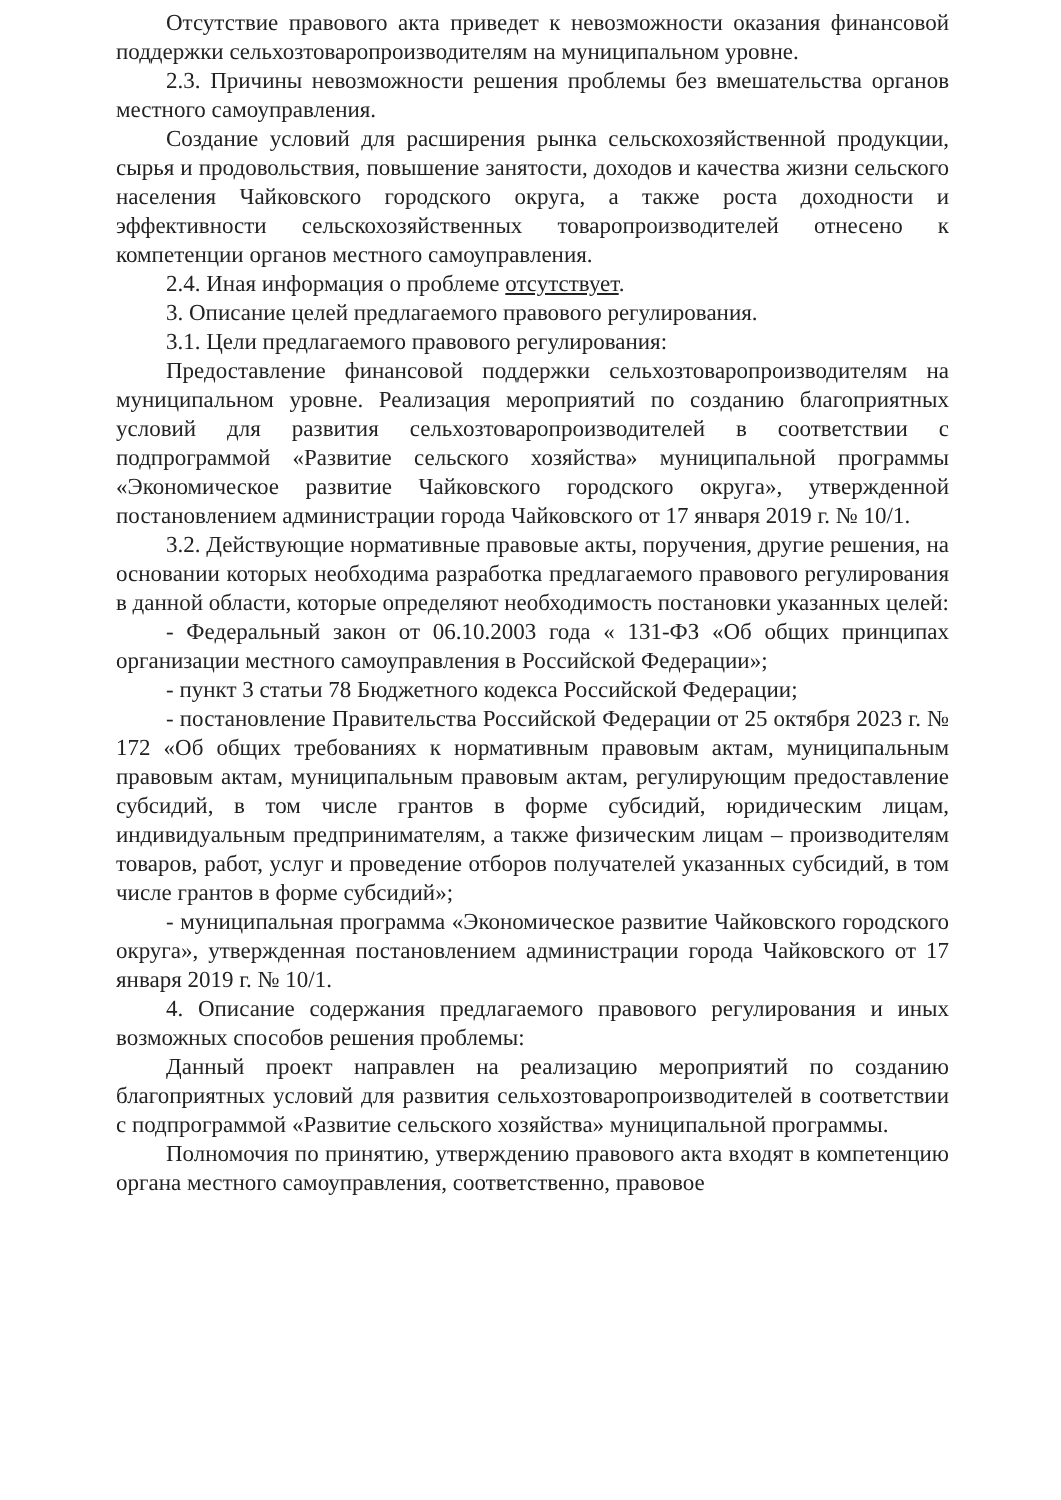Отсутствие правового акта приведет к невозможности оказания финансовой поддержки сельхозтоваропроизводителям на муниципальном уровне.
2.3. Причины невозможности решения проблемы без вмешательства органов местного самоуправления.
Создание условий для расширения рынка сельскохозяйственной продукции, сырья и продовольствия, повышение занятости, доходов и качества жизни сельского населения Чайковского городского округа, а также роста доходности и эффективности сельскохозяйственных товаропроизводителей отнесено к компетенции органов местного самоуправления.
2.4. Иная информация о проблеме отсутствует.
3. Описание целей предлагаемого правового регулирования.
3.1. Цели предлагаемого правового регулирования:
Предоставление финансовой поддержки сельхозтоваропроизводителям на муниципальном уровне. Реализация мероприятий по созданию благоприятных условий для развития сельхозтоваропроизводителей в соответствии с подпрограммой «Развитие сельского хозяйства» муниципальной программы «Экономическое развитие Чайковского городского округа», утвержденной постановлением администрации города Чайковского от 17 января 2019 г. № 10/1.
3.2. Действующие нормативные правовые акты, поручения, другие решения, на основании которых необходима разработка предлагаемого правового регулирования в данной области, которые определяют необходимость постановки указанных целей:
- Федеральный закон от 06.10.2003 года « 131-ФЗ «Об общих принципах организации местного самоуправления в Российской Федерации»;
- пункт 3 статьи 78 Бюджетного кодекса Российской Федерации;
- постановление Правительства Российской Федерации от 25 октября 2023 г. № 172 «Об общих требованиях к нормативным правовым актам, муниципальным правовым актам, муниципальным правовым актам, регулирующим предоставление субсидий, в том числе грантов в форме субсидий, юридическим лицам, индивидуальным предпринимателям, а также физическим лицам – производителям товаров, работ, услуг и проведение отборов получателей указанных субсидий, в том числе грантов в форме субсидий»;
- муниципальная программа «Экономическое развитие Чайковского городского округа», утвержденная постановлением администрации города Чайковского от 17 января 2019 г. № 10/1.
4. Описание содержания предлагаемого правового регулирования и иных возможных способов решения проблемы:
Данный проект направлен на реализацию мероприятий по созданию благоприятных условий для развития сельхозтоваропроизводителей в соответствии с подпрограммой «Развитие сельского хозяйства» муниципальной программы.
Полномочия по принятию, утверждению правового акта входят в компетенцию органа местного самоуправления, соответственно, правовое